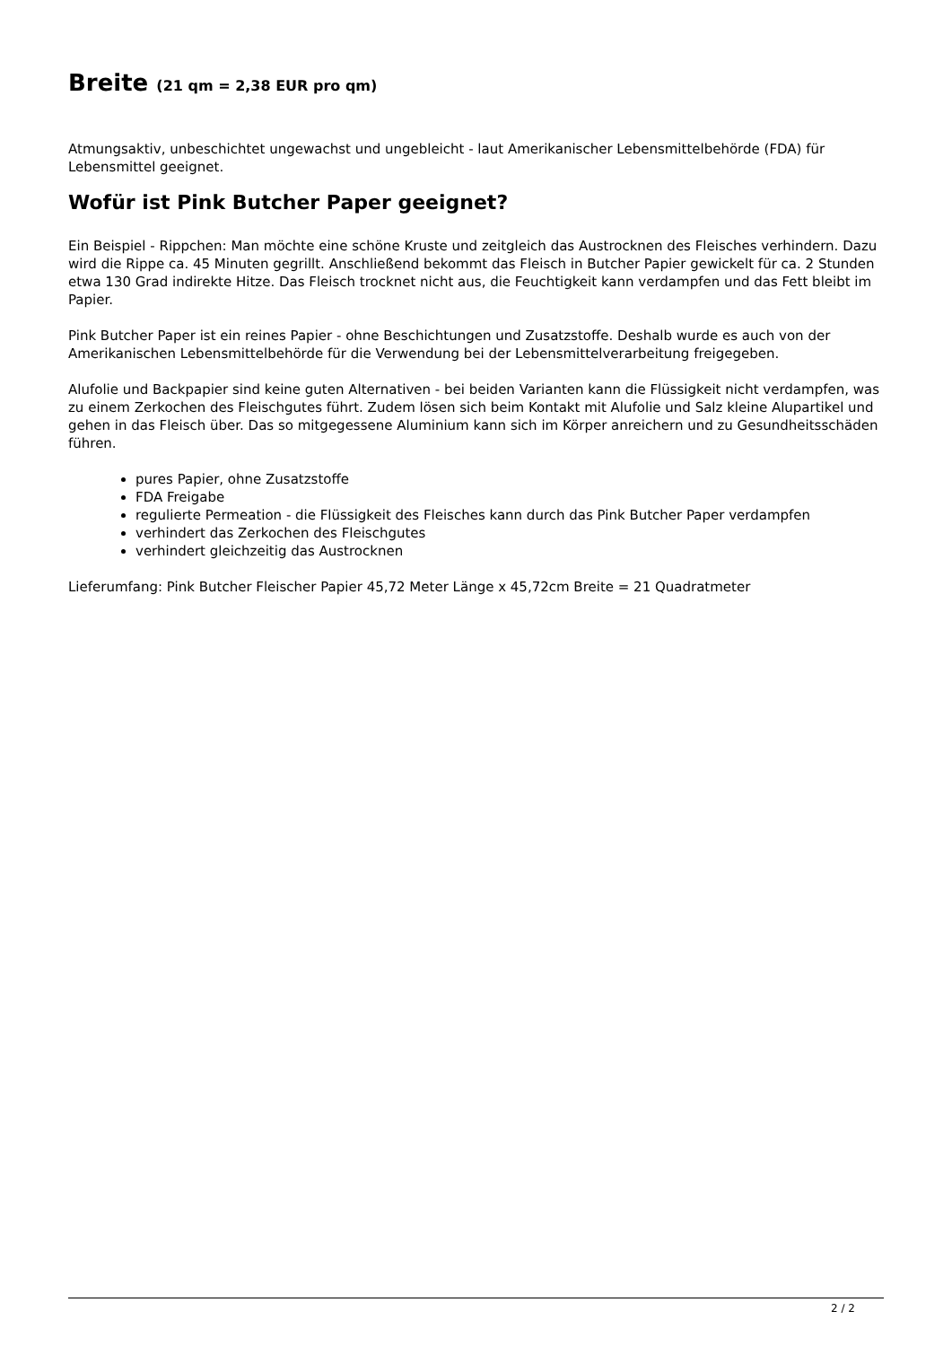Breite (21 qm = 2,38 EUR pro qm)
Atmungsaktiv, unbeschichtet ungewachst und ungebleicht - laut Amerikanischer Lebensmittelbehörde (FDA) für Lebensmittel geeignet.
Wofür ist Pink Butcher Paper geeignet?
Ein Beispiel - Rippchen: Man möchte eine schöne Kruste und zeitgleich das Austrocknen des Fleisches verhindern. Dazu wird die Rippe ca. 45 Minuten gegrillt. Anschließend bekommt das Fleisch in Butcher Papier gewickelt für ca. 2 Stunden etwa 130 Grad indirekte Hitze. Das Fleisch trocknet nicht aus, die Feuchtigkeit kann verdampfen und das Fett bleibt im Papier.
Pink Butcher Paper ist ein reines Papier - ohne Beschichtungen und Zusatzstoffe. Deshalb wurde es auch von der Amerikanischen Lebensmittelbehörde für die Verwendung bei der Lebensmittelverarbeitung freigegeben.
Alufolie und Backpapier sind keine guten Alternativen - bei beiden Varianten kann die Flüssigkeit nicht verdampfen, was zu einem Zerkochen des Fleischgutes führt. Zudem lösen sich beim Kontakt mit Alufolie und Salz kleine Alupartikel und gehen in das Fleisch über. Das so mitgegessene Aluminium kann sich im Körper anreichern und zu Gesundheitsschäden führen.
pures Papier, ohne Zusatzstoffe
FDA Freigabe
regulierte Permeation - die Flüssigkeit des Fleisches kann durch das Pink Butcher Paper verdampfen
verhindert das Zerkochen des Fleischgutes
verhindert gleichzeitig das Austrocknen
Lieferumfang: Pink Butcher Fleischer Papier 45,72 Meter Länge x 45,72cm Breite = 21 Quadratmeter
2 / 2